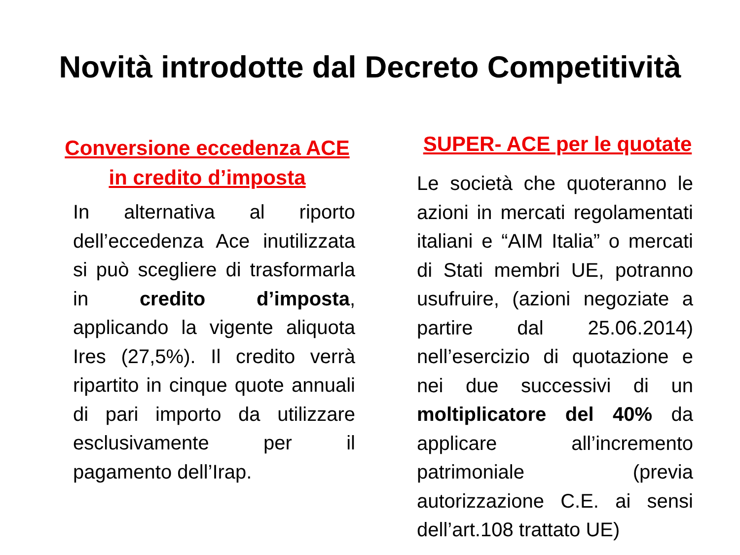Novità introdotte dal Decreto Competitività
Conversione eccedenza ACE
in credito d’imposta
In alternativa al riporto dell’eccedenza Ace inutilizzata si può scegliere di trasformarla in credito d’imposta, applicando la vigente aliquota Ires (27,5%). Il credito verrà ripartito in cinque quote annuali di pari importo da utilizzare esclusivamente per il pagamento dell’Irap.
SUPER- ACE per le quotate
Le società che quoteranno le azioni in mercati regolamentati italiani e “AIM Italia” o mercati di Stati membri UE, potranno usufruire, (azioni negoziate a partire dal 25.06.2014) nell’esercizio di quotazione e nei due successivi di un moltiplicatore del 40% da applicare all’incremento patrimoniale (previa autorizzazione C.E. ai sensi dell’art.108 trattato UE)